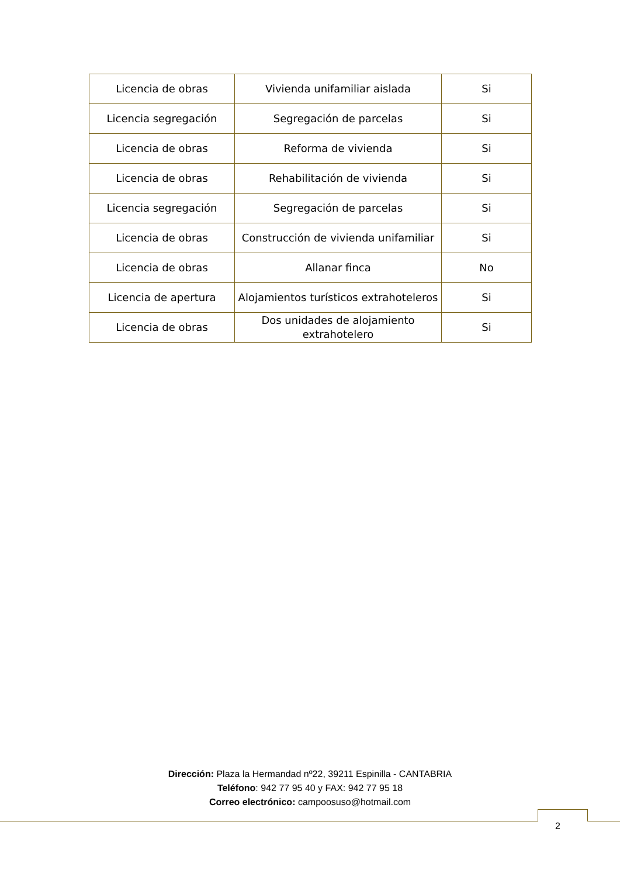| Licencia de obras | Vivienda unifamiliar aislada | Si |
| Licencia segregación | Segregación de parcelas | Si |
| Licencia de obras | Reforma de vivienda | Si |
| Licencia de obras | Rehabilitación de vivienda | Si |
| Licencia segregación | Segregación de parcelas | Si |
| Licencia de obras | Construcción de vivienda unifamiliar | Si |
| Licencia de obras | Allanar finca | No |
| Licencia de apertura | Alojamientos turísticos extrahoteleros | Si |
| Licencia de obras | Dos unidades de alojamiento extrahotelero | Si |
Dirección: Plaza la Hermandad nº22, 39211 Espinilla - CANTABRIA
Teléfono: 942 77 95 40 y FAX: 942 77 95 18
Correo electrónico: campoosuso@hotmail.com
2